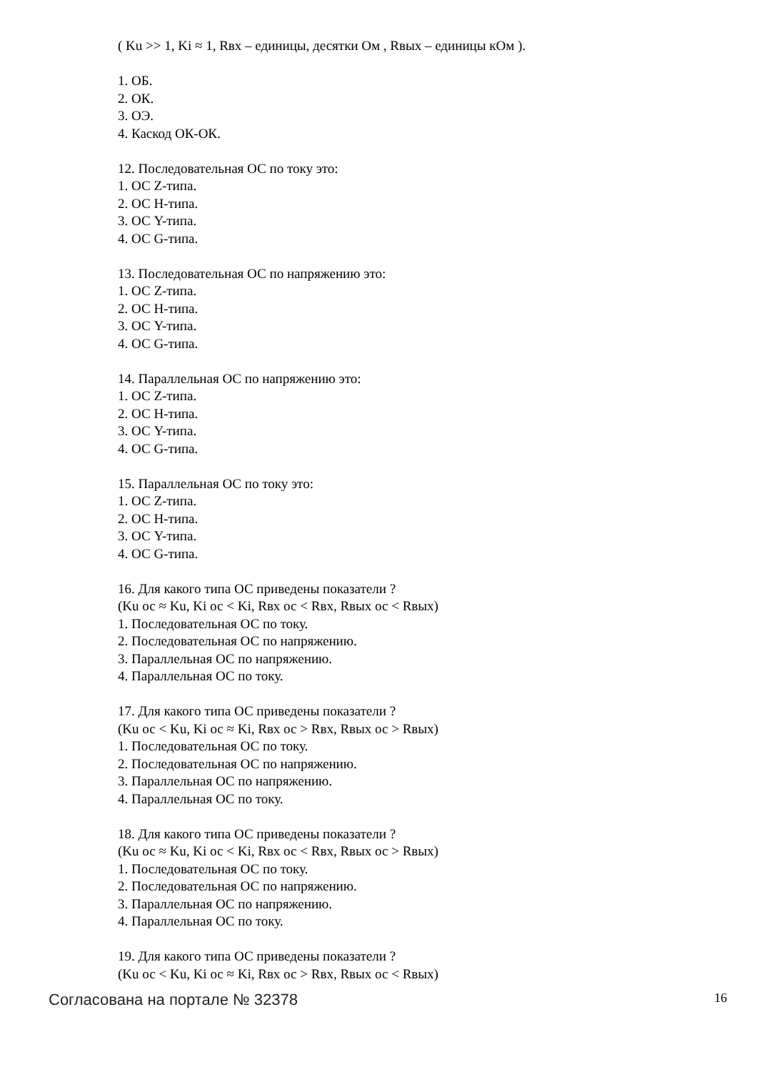( Ku >> 1, Ki ≈ 1, Rвх – единицы, десятки Ом , Rвых – единицы кОм ).
1. ОБ.
2. ОК.
3. ОЭ.
4. Каскод ОК-ОК.
12. Последовательная ОС по току это:
1. ОС Z-типа.
2. ОС H-типа.
3. ОС Y-типа.
4. ОС G-типа.
13. Последовательная ОС по напряжению это:
1. ОС Z-типа.
2. ОС H-типа.
3. ОС Y-типа.
4. ОС G-типа.
14. Параллельная ОС по напряжению это:
1. ОС Z-типа.
2. ОС H-типа.
3. ОС Y-типа.
4. ОС G-типа.
15. Параллельная ОС по току это:
1. ОС Z-типа.
2. ОС H-типа.
3. ОС Y-типа.
4. ОС G-типа.
16. Для какого типа ОС приведены показатели ?
(Ku ос ≈ Ku, Ki ос < Ki, Rвх ос < Rвх, Rвых ос < Rвых)
1. Последовательная ОС по току.
2. Последовательная ОС по напряжению.
3. Параллельная ОС по напряжению.
4. Параллельная ОС по току.
17. Для какого типа ОС приведены показатели ?
(Ku ос < Ku, Ki ос ≈ Ki, Rвх ос > Rвх, Rвых ос > Rвых)
1. Последовательная ОС по току.
2. Последовательная ОС по напряжению.
3. Параллельная ОС по напряжению.
4. Параллельная ОС по току.
18. Для какого типа ОС приведены показатели ?
(Ku ос ≈ Ku, Ki ос < Ki, Rвх ос < Rвх, Rвых ос > Rвых)
1. Последовательная ОС по току.
2. Последовательная ОС по напряжению.
3. Параллельная ОС по напряжению.
4. Параллельная ОС по току.
19. Для какого типа ОС приведены показатели ?
(Ku ос < Ku, Ki ос ≈ Ki, Rвх ос > Rвх, Rвых ос < Rвых)
Согласована на портале № 32378 16